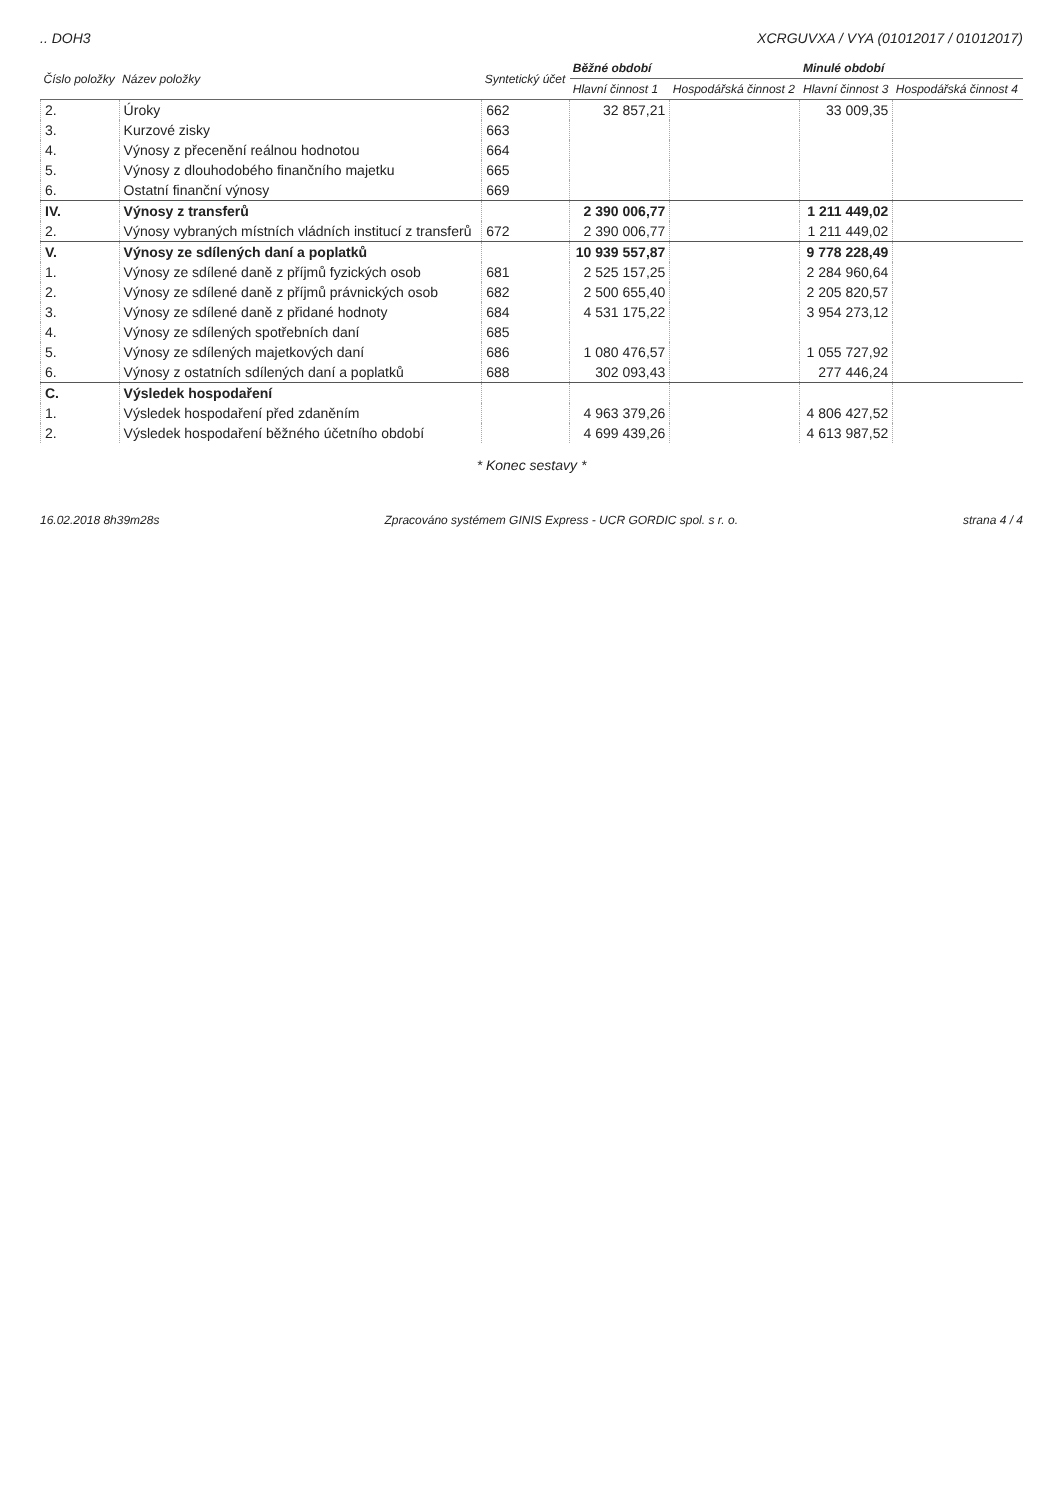.. DOH3 XCRGUVXA / VYA (01012017 / 01012017)
| Číslo položky | Název položky | Syntetický účet | Běžné období | | Minulé období | |
| --- | --- | --- | --- | --- | --- | --- |
| | | | Hlavní činnost 1 | Hospodářská činnost 2 | Hlavní činnost 3 | Hospodářská činnost 4 |
| 2. | Úroky | 662 | 32 857,21 | | 33 009,35 | |
| 3. | Kurzové zisky | 663 | | | | |
| 4. | Výnosy z přecenění reálnou hodnotou | 664 | | | | |
| 5. | Výnosy z dlouhodobého finančního majetku | 665 | | | | |
| 6. | Ostatní finanční výnosy | 669 | | | | |
| IV. | Výnosy z transferů | | 2 390 006,77 | | 1 211 449,02 | |
| 2. | Výnosy vybraných místních vládních institucí z transferů | 672 | 2 390 006,77 | | 1 211 449,02 | |
| V. | Výnosy ze sdílených daní a poplatků | | 10 939 557,87 | | 9 778 228,49 | |
| 1. | Výnosy ze sdílené daně z příjmů fyzických osob | 681 | 2 525 157,25 | | 2 284 960,64 | |
| 2. | Výnosy ze sdílené daně z příjmů právnických osob | 682 | 2 500 655,40 | | 2 205 820,57 | |
| 3. | Výnosy ze sdílené daně z přidané hodnoty | 684 | 4 531 175,22 | | 3 954 273,12 | |
| 4. | Výnosy ze sdílených spotřebních daní | 685 | | | | |
| 5. | Výnosy ze sdílených majetkových daní | 686 | 1 080 476,57 | | 1 055 727,92 | |
| 6. | Výnosy z ostatních sdílených daní a poplatků | 688 | 302 093,43 | | 277 446,24 | |
| C. | Výsledek hospodaření | | | | | |
| 1. | Výsledek hospodaření před zdaněním | | 4 963 379,26 | | 4 806 427,52 | |
| 2. | Výsledek hospodaření běžného účetního období | | 4 699 439,26 | | 4 613 987,52 | |
* Konec sestavy *
16.02.2018 8h39m28s Zpracováno systémem GINIS Express - UCR GORDIC spol. s r. o. strana 4 / 4